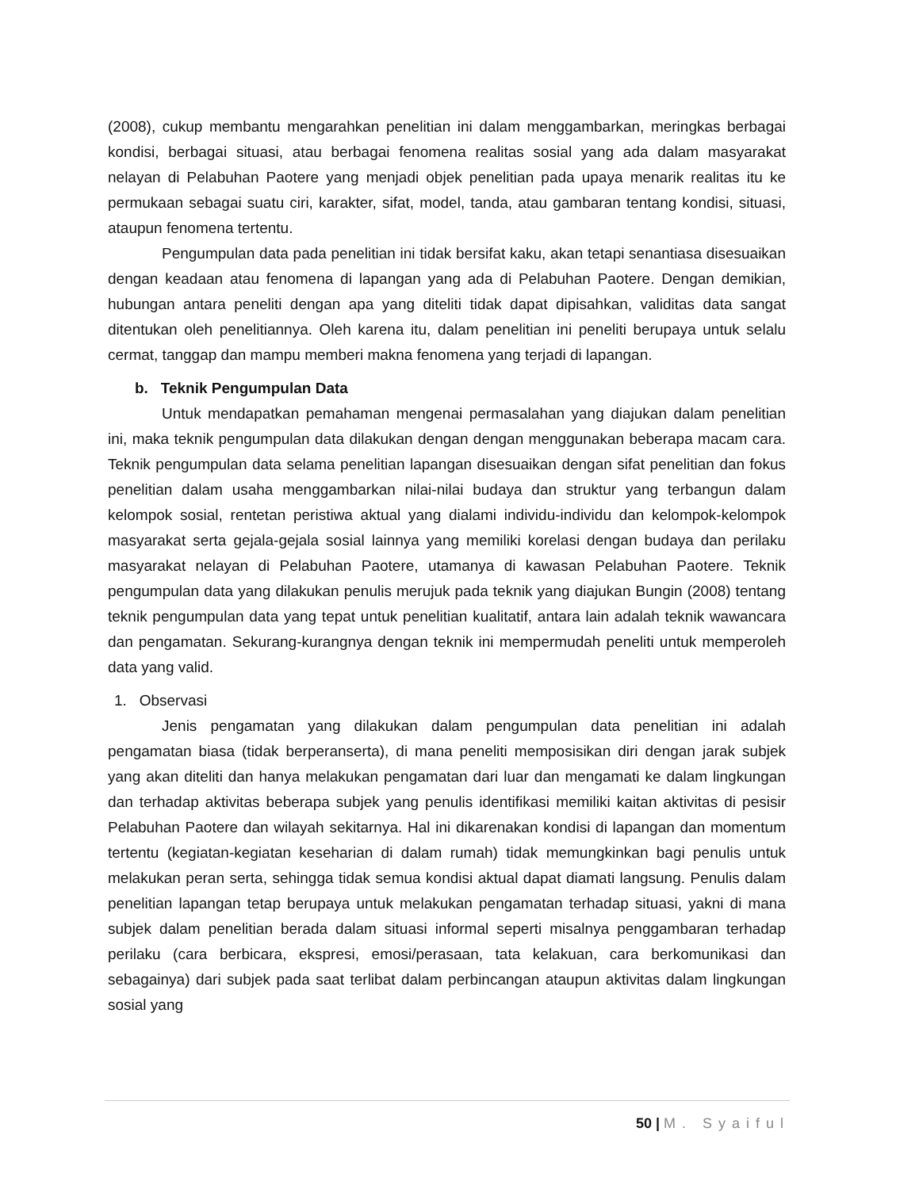(2008), cukup membantu mengarahkan penelitian ini dalam menggambarkan, meringkas berbagai kondisi, berbagai situasi, atau berbagai fenomena realitas sosial yang ada dalam masyarakat nelayan di Pelabuhan Paotere yang menjadi objek penelitian pada upaya menarik realitas itu ke permukaan sebagai suatu ciri, karakter, sifat, model, tanda, atau gambaran tentang kondisi, situasi, ataupun fenomena tertentu.
Pengumpulan data pada penelitian ini tidak bersifat kaku, akan tetapi senantiasa disesuaikan dengan keadaan atau fenomena di lapangan yang ada di Pelabuhan Paotere. Dengan demikian, hubungan antara peneliti dengan apa yang diteliti tidak dapat dipisahkan, validitas data sangat ditentukan oleh penelitiannya. Oleh karena itu, dalam penelitian ini peneliti berupaya untuk selalu cermat, tanggap dan mampu memberi makna fenomena yang terjadi di lapangan.
b. Teknik Pengumpulan Data
Untuk mendapatkan pemahaman mengenai permasalahan yang diajukan dalam penelitian ini, maka teknik pengumpulan data dilakukan dengan dengan menggunakan beberapa macam cara. Teknik pengumpulan data selama penelitian lapangan disesuaikan dengan sifat penelitian dan fokus penelitian dalam usaha menggambarkan nilai-nilai budaya dan struktur yang terbangun dalam kelompok sosial, rentetan peristiwa aktual yang dialami individu-individu dan kelompok-kelompok masyarakat serta gejala-gejala sosial lainnya yang memiliki korelasi dengan budaya dan perilaku masyarakat nelayan di Pelabuhan Paotere, utamanya di kawasan Pelabuhan Paotere. Teknik pengumpulan data yang dilakukan penulis merujuk pada teknik yang diajukan Bungin (2008) tentang teknik pengumpulan data yang tepat untuk penelitian kualitatif, antara lain adalah teknik wawancara dan pengamatan. Sekurang-kurangnya dengan teknik ini mempermudah peneliti untuk memperoleh data yang valid.
1. Observasi
Jenis pengamatan yang dilakukan dalam pengumpulan data penelitian ini adalah pengamatan biasa (tidak berperanserta), di mana peneliti memposisikan diri dengan jarak subjek yang akan diteliti dan hanya melakukan pengamatan dari luar dan mengamati ke dalam lingkungan dan terhadap aktivitas beberapa subjek yang penulis identifikasi memiliki kaitan aktivitas di pesisir Pelabuhan Paotere dan wilayah sekitarnya. Hal ini dikarenakan kondisi di lapangan dan momentum tertentu (kegiatan-kegiatan keseharian di dalam rumah) tidak memungkinkan bagi penulis untuk melakukan peran serta, sehingga tidak semua kondisi aktual dapat diamati langsung. Penulis dalam penelitian lapangan tetap berupaya untuk melakukan pengamatan terhadap situasi, yakni di mana subjek dalam penelitian berada dalam situasi informal seperti misalnya penggambaran terhadap perilaku (cara berbicara, ekspresi, emosi/perasaan, tata kelakuan, cara berkomunikasi dan sebagainya) dari subjek pada saat terlibat dalam perbincangan ataupun aktivitas dalam lingkungan sosial yang
50 | M. Syaiful